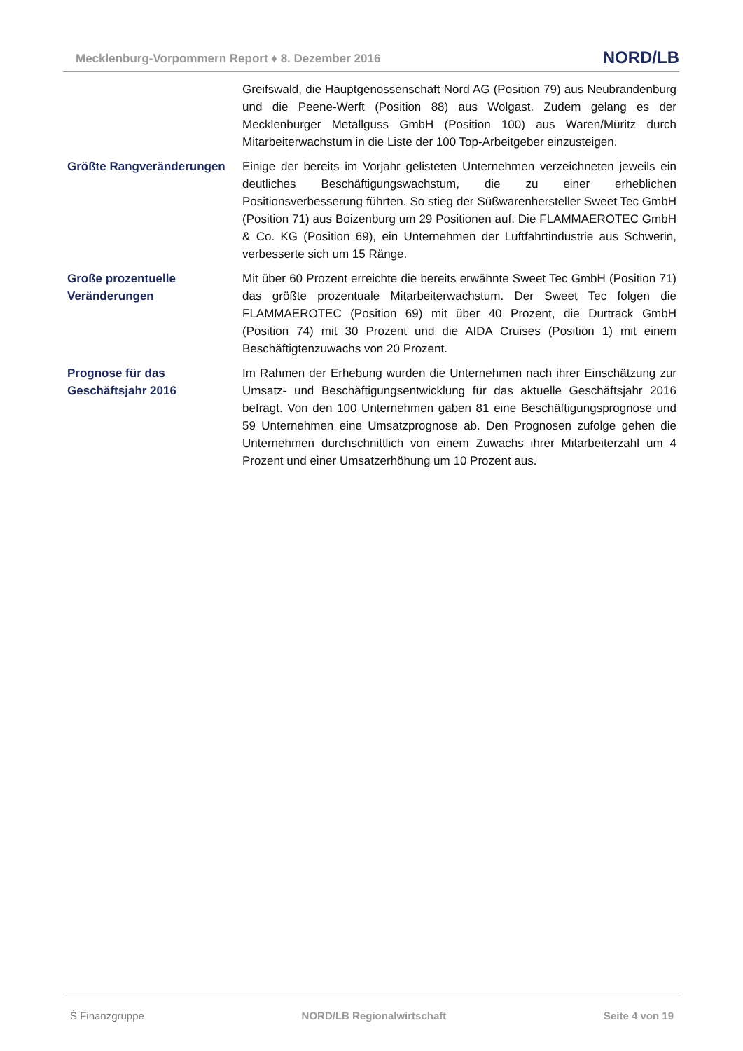Mecklenburg-Vorpommern Report ♦ 8. Dezember 2016
NORD/LB
Greifswald, die Hauptgenossenschaft Nord AG (Position 79) aus Neubrandenburg und die Peene-Werft (Position 88) aus Wolgast. Zudem gelang es der Mecklenburger Metallguss GmbH (Position 100) aus Waren/Müritz durch Mitarbeiterwachstum in die Liste der 100 Top-Arbeitgeber einzusteigen.
Größte Rangveränderungen Einige der bereits im Vorjahr gelisteten Unternehmen verzeichneten jeweils ein deutliches Beschäftigungswachstum, die zu einer erheblichen Positionsverbesserung führten. So stieg der Süßwarenhersteller Sweet Tec GmbH (Position 71) aus Boizenburg um 29 Positionen auf. Die FLAMMAEROTEC GmbH & Co. KG (Position 69), ein Unternehmen der Luftfahrtindustrie aus Schwerin, verbesserte sich um 15 Ränge.
Große prozentuelle Veränderungen
Mit über 60 Prozent erreichte die bereits erwähnte Sweet Tec GmbH (Position 71) das größte prozentuale Mitarbeiterwachstum. Der Sweet Tec folgen die FLAMMAEROTEC (Position 69) mit über 40 Prozent, die Durtrack GmbH (Position 74) mit 30 Prozent und die AIDA Cruises (Position 1) mit einem Beschäftigtenzuwachs von 20 Prozent.
Prognose für das Geschäftsjahr 2016
Im Rahmen der Erhebung wurden die Unternehmen nach ihrer Einschätzung zur Umsatz- und Beschäftigungsentwicklung für das aktuelle Geschäftsjahr 2016 befragt. Von den 100 Unternehmen gaben 81 eine Beschäftigungsprognose und 59 Unternehmen eine Umsatzprognose ab. Den Prognosen zufolge gehen die Unternehmen durchschnittlich von einem Zuwachs ihrer Mitarbeiterzahl um 4 Prozent und einer Umsatzerhöhung um 10 Prozent aus.
Ṡ Finanzgruppe NORD/LB Regionalwirtschaft Seite 4 von 19